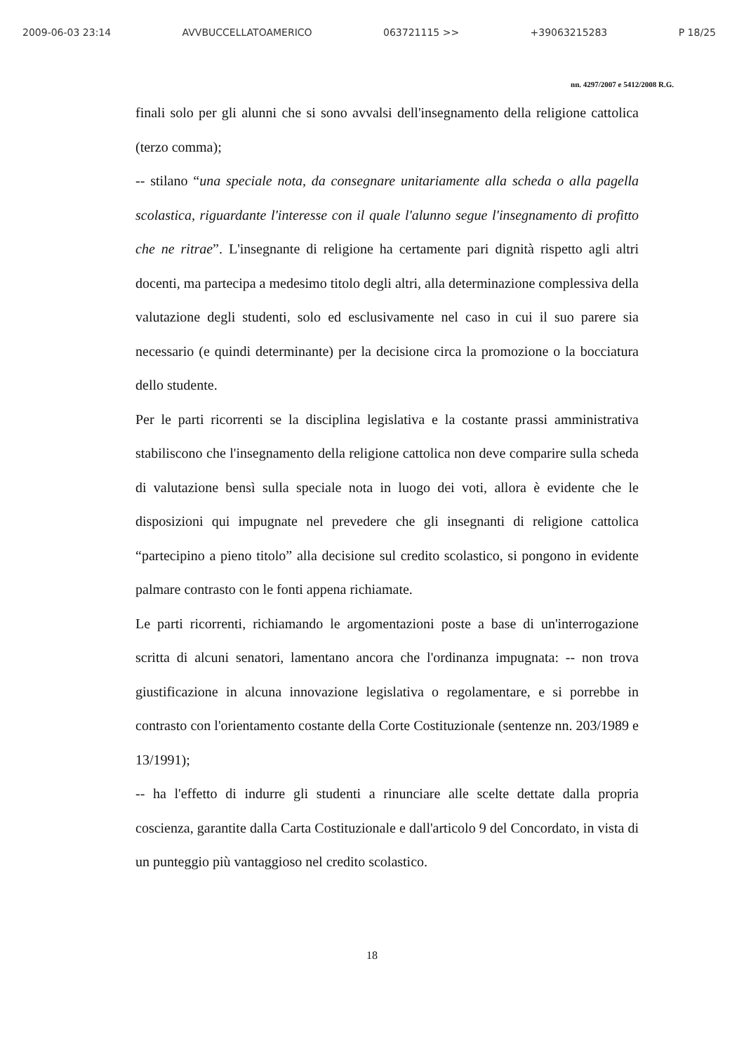2009-06-03 23:14 AVVBUCCELLATOAMERICO 063721115 >> +39063215283 P 18/25
nn. 4297/2007 e 5412/2008 R.G.
finali solo per gli alunni che si sono avvalsi dell'insegnamento della religione cattolica (terzo comma);
-- stilano “una speciale nota, da consegnare unitariamente alla scheda o alla pagella scolastica, riguardante l'interesse con il quale l'alunno segue l'insegnamento di profitto che ne ritrae”. L'insegnante di religione ha certamente pari dignità rispetto agli altri docenti, ma partecipa a medesimo titolo degli altri, alla determinazione complessiva della valutazione degli studenti, solo ed esclusivamente nel caso in cui il suo parere sia necessario (e quindi determinante) per la decisione circa la promozione o la bocciatura dello studente.
Per le parti ricorrenti se la disciplina legislativa e la costante prassi amministrativa stabiliscono che l'insegnamento della religione cattolica non deve comparire sulla scheda di valutazione bensì sulla speciale nota in luogo dei voti, allora è evidente che le disposizioni qui impugnate nel prevedere che gli insegnanti di religione cattolica “partecipino a pieno titolo” alla decisione sul credito scolastico, si pongono in evidente palmare contrasto con le fonti appena richiamate.
Le parti ricorrenti, richiamando le argomentazioni poste a base di un'interrogazione scritta di alcuni senatori, lamentano ancora che l'ordinanza impugnata: -- non trova giustificazione in alcuna innovazione legislativa o regolamentare, e si porrebbe in contrasto con l'orientamento costante della Corte Costituzionale (sentenze nn. 203/1989 e 13/1991);
-- ha l'effetto di indurre gli studenti a rinunciare alle scelte dettate dalla propria coscienza, garantite dalla Carta Costituzionale e dall'articolo 9 del Concordato, in vista di un punteggio più vantaggioso nel credito scolastico.
18